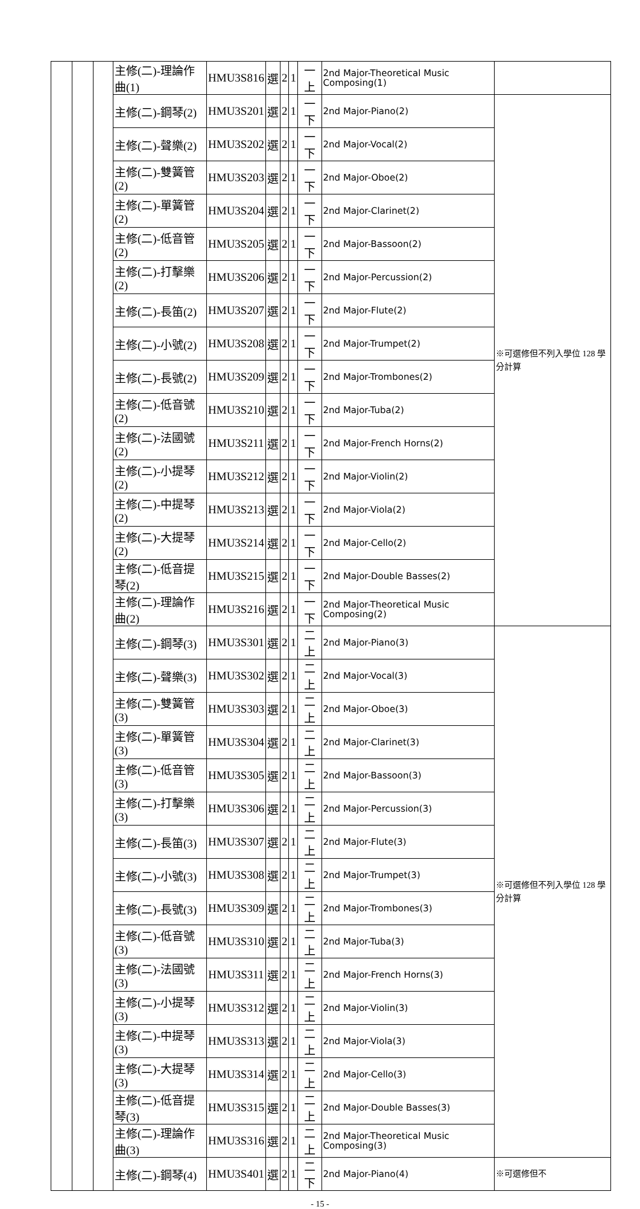| | | | 主修(二)-理論作曲(1) | HMU3S816 | 選 | 2 | 1 | 一上 | 2nd Major-Theoretical Music Composing(1) | |
| | | | 主修(二)-鋼琴(2) | HMU3S201 | 選 | 2 | 1 | 一下 | 2nd Major-Piano(2) | ※可選修但不列入學位 128 學分計算 |
| | | | 主修(二)-聲樂(2) | HMU3S202 | 選 | 2 | 1 | 一下 | 2nd Major-Vocal(2) | |
| | | | 主修(二)-雙簧管(2) | HMU3S203 | 選 | 2 | 1 | 一下 | 2nd Major-Oboe(2) | |
| | | | 主修(二)-單簧管(2) | HMU3S204 | 選 | 2 | 1 | 一下 | 2nd Major-Clarinet(2) | |
| | | | 主修(二)-低音管(2) | HMU3S205 | 選 | 2 | 1 | 一下 | 2nd Major-Bassoon(2) | |
| | | | 主修(二)-打擊樂(2) | HMU3S206 | 選 | 2 | 1 | 一下 | 2nd Major-Percussion(2) | |
| | | | 主修(二)-長笛(2) | HMU3S207 | 選 | 2 | 1 | 一下 | 2nd Major-Flute(2) | |
| | | | 主修(二)-小號(2) | HMU3S208 | 選 | 2 | 1 | 一下 | 2nd Major-Trumpet(2) | |
| | | | 主修(二)-長號(2) | HMU3S209 | 選 | 2 | 1 | 一下 | 2nd Major-Trombones(2) | |
| | | | 主修(二)-低音號(2) | HMU3S210 | 選 | 2 | 1 | 一下 | 2nd Major-Tuba(2) | |
| | | | 主修(二)-法國號(2) | HMU3S211 | 選 | 2 | 1 | 一下 | 2nd Major-French Horns(2) | |
| | | | 主修(二)-小提琴(2) | HMU3S212 | 選 | 2 | 1 | 一下 | 2nd Major-Violin(2) | |
| | | | 主修(二)-中提琴(2) | HMU3S213 | 選 | 2 | 1 | 一下 | 2nd Major-Viola(2) | |
| | | | 主修(二)-大提琴(2) | HMU3S214 | 選 | 2 | 1 | 一下 | 2nd Major-Cello(2) | |
| | | | 主修(二)-低音提琴(2) | HMU3S215 | 選 | 2 | 1 | 一下 | 2nd Major-Double Basses(2) | |
| | | | 主修(二)-理論作曲(2) | HMU3S216 | 選 | 2 | 1 | 一下 | 2nd Major-Theoretical Music Composing(2) | |
| | | | 主修(二)-鋼琴(3) | HMU3S301 | 選 | 2 | 1 | 二上 | 2nd Major-Piano(3) | ※可選修但不列入學位 128 學分計算 |
| | | | 主修(二)-聲樂(3) | HMU3S302 | 選 | 2 | 1 | 二上 | 2nd Major-Vocal(3) | |
| | | | 主修(二)-雙簧管(3) | HMU3S303 | 選 | 2 | 1 | 二上 | 2nd Major-Oboe(3) | |
| | | | 主修(二)-單簧管(3) | HMU3S304 | 選 | 2 | 1 | 二上 | 2nd Major-Clarinet(3) | |
| | | | 主修(二)-低音管(3) | HMU3S305 | 選 | 2 | 1 | 二上 | 2nd Major-Bassoon(3) | |
| | | | 主修(二)-打擊樂(3) | HMU3S306 | 選 | 2 | 1 | 二上 | 2nd Major-Percussion(3) | |
| | | | 主修(二)-長笛(3) | HMU3S307 | 選 | 2 | 1 | 二上 | 2nd Major-Flute(3) | |
| | | | 主修(二)-小號(3) | HMU3S308 | 選 | 2 | 1 | 二上 | 2nd Major-Trumpet(3) | |
| | | | 主修(二)-長號(3) | HMU3S309 | 選 | 2 | 1 | 二上 | 2nd Major-Trombones(3) | |
| | | | 主修(二)-低音號(3) | HMU3S310 | 選 | 2 | 1 | 二上 | 2nd Major-Tuba(3) | |
| | | | 主修(二)-法國號(3) | HMU3S311 | 選 | 2 | 1 | 二上 | 2nd Major-French Horns(3) | |
| | | | 主修(二)-小提琴(3) | HMU3S312 | 選 | 2 | 1 | 二上 | 2nd Major-Violin(3) | |
| | | | 主修(二)-中提琴(3) | HMU3S313 | 選 | 2 | 1 | 二上 | 2nd Major-Viola(3) | |
| | | | 主修(二)-大提琴(3) | HMU3S314 | 選 | 2 | 1 | 二上 | 2nd Major-Cello(3) | |
| | | | 主修(二)-低音提琴(3) | HMU3S315 | 選 | 2 | 1 | 二上 | 2nd Major-Double Basses(3) | |
| | | | 主修(二)-理論作曲(3) | HMU3S316 | 選 | 2 | 1 | 二上 | 2nd Major-Theoretical Music Composing(3) | |
| | | | 主修(二)-鋼琴(4) | HMU3S401 | 選 | 2 | 1 | 二下 | 2nd Major-Piano(4) | ※可選修但不 |
- 15 -